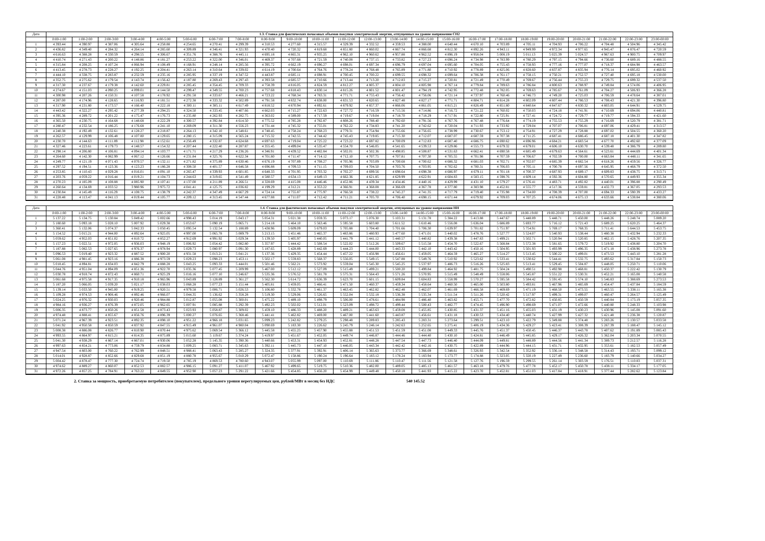| Дата | 1.3. Ставка для фактических почасовых объемов покупки электрической энергии, отпущенных на уровне напряжения СН2 | | | | | | | | | | | | | | | | | | | | | | | |
| --- | --- | --- | --- | --- | --- | --- | --- | --- | --- | --- | --- | --- | --- | --- | --- | --- | --- | --- | --- | --- | --- | --- | --- | --- |
| | 0:00-1:00 | 1:00-2:00 | 2:00-3:00 | 3:00-4:00 | 4:00-5:00 | 5:00-6:00 | 6:00-7:00 | 7:00-8:00 | 8:00-9:00 | 9:00-10:00 | 10:00-11:00 | 11:00-12:00 | 12:00-13:00 | 13:00-14:00 | 14:00-15:00 | 15:00-16:00 | 16:00-17:00 | 17:00-18:00 | 18:00-19:00 | 19:00-20:00 | 20:00-21:00 | 21:00-22:00 | 22:00-23:00 | 23:00-00:00 |
| 1 | 4 393.44 | 4 390.97 | 4 387.06 | 4 305.64 | 4 258.88 | 4 254.65 | 4 270.41 | 4 299.39 | 4 310.53 | 4 277.60 | 4 315.57 | 4 329.39 | 4 332.52 | 4 359.53 | 4 388.00 | 4 640.44 | 4 670.10 | 4 703.89 | 4 705.11 | 4 704.93 | 4 706.22 | 4 704.48 | 4 504.96 | 4 345.42 |
| 2 | 4 436.82 | 4 349.40 | 4 284.32 | 4 264.14 | 4 285.60 | 4 309.89 | 4 346.41 | 4 321.93 | 4 470.40 | 4 720.32 | 4 819.68 | 4 851.80 | 4 860.02 | 4 867.74 | 4 866.68 | 4 812.30 | 4 892.26 | 4 943.11 | 4 949.99 | 4 972.34 | 4 977.65 | 4 945.47 | 4 876.47 | 4 720.59 |
| 3 | 4 616.63 | 4 388.28 | 4 330.59 | 4 298.55 | 4 306.67 | 4 351.76 | 4 388.76 | 4 445.11 | 4 695.18 | 4 865.31 | 4 935.25 | 4 962.10 | 4 960.62 | 4 957.88 | 4 962.52 | 4 896.19 | 4 958.04 | 5 008.19 | 5 011.13 | 5 025.39 | 5 024.57 | 4 967.63 | 4 900.75 | 4 709.97 |
| 4 | 4 410.74 | 4 271.43 | 4 200.22 | 4 148.86 | 4 181.27 | 4 253.22 | 4 322.00 | 4 346.01 | 4 469.37 | 4 707.68 | 4 721.59 | 4 740.08 | 4 737.15 | 4 733.82 | 4 727.23 | 4 696.24 | 4 734.98 | 4 783.99 | 4 780.29 | 4 797.15 | 4 794.66 | 4 736.60 | 4 689.16 | 4 488.55 |
| 5 | 4 315.84 | 4 208.25 | 4 107.24 | 4 066.94 | 4 108.49 | 4 168.91 | 4 248.14 | 4 285.56 | 4 395.72 | 4 662.19 | 4 696.27 | 4 698.01 | 4 697.34 | 4 696.79 | 4 697.04 | 4 695.60 | 4 704.05 | 4 755.43 | 4 758.93 | 4 777.16 | 4 777.07 | 4 718.37 | 4 684.98 | 4 463.57 |
| 6 | 4 413.45 | 4 278.73 | 4 228.27 | 4 192.25 | 4 204.41 | 4 263.14 | 4 310.64 | 4 339.02 | 4 614.19 | 4 700.64 | 4 764.76 | 4 778.24 | 4 768.48 | 4 765.89 | 4 771.80 | 4 710.92 | 4 778.89 | 4 825.06 | 4 828.60 | 4 837.87 | 4 835.94 | 4 776.14 | 4 695.02 | 4 460.92 |
| 7 | 4 444.10 | 4 338.75 | 4 283.87 | 4 232.59 | 4 235.16 | 4 285.95 | 4 337.19 | 4 347.52 | 4 443.87 | 4 685.11 | 4 698.91 | 4 700.45 | 4 700.22 | 4 699.55 | 4 698.32 | 4 699.64 | 4 706.38 | 4 761.17 | 4 758.15 | 4 750.21 | 4 752.57 | 4 727.40 | 4 695.18 | 4 530.00 |
| 8 | 4 352.75 | 4 275.62 | 4 179.54 | 4 143.74 | 4 156.42 | 4 187.80 | 4 269.43 | 4 297.43 | 4 393.58 | 4 685.57 | 4 710.66 | 4 713.44 | 4 713.20 | 4 712.83 | 4 715.27 | 4 720.81 | 4 721.49 | 4 770.49 | 4 769.67 | 4 756.44 | 4 755.23 | 4 729.75 | 4 699.32 | 4 537.50 |
| 9 | 4 317.30 | 4 237.67 | 4 179.38 | 4 142.60 | 4 229.81 | 4 285.45 | 4 354.45 | 4 709.33 | 4 758.39 | 4 816.05 | 4 824.59 | 4 812.27 | 4 805.37 | 4 804.10 | 4 805.98 | 4 767.14 | 4 779.84 | 4 789.63 | 4 786.84 | 4 800.63 | 4 788.97 | 4 749.84 | 4 574.06 | 4 406.95 |
| 10 | 4 274.67 | 4 151.03 | 4 090.25 | 4 099.01 | 4 144.50 | 4 299.47 | 4 349.55 | 4 700.23 | 4 757.68 | 4 818.43 | 4 830.14 | 4 815.26 | 4 801.52 | 4 801.47 | 4 794.19 | 4 742.95 | 4 772.48 | 4 782.05 | 4 769.63 | 4 785.67 | 4 761.09 | 4 704.27 | 4 506.93 | 4 366.28 |
| 11 | 4 300.98 | 4 207.26 | 4 150.31 | 4 107.58 | 4 178.92 | 4 291.58 | 4 333.67 | 4 466.21 | 4 723.22 | 4 768.34 | 4 783.31 | 4 771.71 | 4 755.43 | 4 756.42 | 4 756.06 | 4 721.14 | 4 737.97 | 4 760.46 | 4 746.73 | 4 749.20 | 4 725.03 | 4 706.59 | 4 478.64 | 4 387.01 |
| 12 | 4 287.00 | 4 174.96 | 4 128.65 | 4 116.93 | 4 181.51 | 4 272.38 | 4 333.32 | 4 502.89 | 4 791.58 | 4 832.74 | 4 838.00 | 4 831.53 | 4 820.65 | 4 827.48 | 4 827.17 | 4 771.71 | 4 804.71 | 4 814.28 | 4 802.09 | 4 807.44 | 4 786.53 | 4 708.43 | 4 421.30 | 4 396.80 |
| 13 | 4 317.90 | 4 231.80 | 4 173.57 | 4 166.40 | 4 222.18 | 4 300.11 | 4 385.11 | 4 617.49 | 4 818.52 | 4 870.94 | 4 892.61 | 4 879.92 | 4 857.37 | 4 866.06 | 4 861.05 | 4 815.21 | 4 826.49 | 4 851.80 | 4 840.64 | 4 847.67 | 4 830.32 | 4 803.05 | 4 644.91 | 4 529.75 |
| 14 | 4 443.42 | 4 322.27 | 4 295.42 | 4 277.39 | 4 294.25 | 4 324.50 | 4 333.45 | 4 407.66 | 4 662.03 | 4 715.27 | 4 722.63 | 4 727.72 | 4 716.59 | 4 715.56 | 4 714.86 | 4 716.72 | 4 721.22 | 4 760.02 | 4 750.03 | 4 724.18 | 4 741.91 | 4 710.69 | 4 694.06 | 4 440.81 |
| 15 | 4 395.36 | 4 289.72 | 4 201.22 | 4 175.47 | 4 176.73 | 4 235.80 | 4 262.93 | 4 282.75 | 4 363.02 | 4 589.00 | 4 717.59 | 4 719.67 | 4 719.04 | 4 718.70 | 4 718.29 | 4 717.91 | 4 722.80 | 4 725.91 | 4 727.41 | 4 724.72 | 4 729.77 | 4 719.77 | 4 594.33 | 4 421.60 |
| 16 | 4 365.50 | 4 230.75 | 4 164.68 | 4 148.68 | 4 222.29 | 4 300.57 | 4 392.84 | 4 614.50 | 4 775.52 | 4 785.28 | 4 782.87 | 4 808.26 | 4 788.40 | 4 792.60 | 4 791.56 | 4 767.76 | 4 767.48 | 4 776.64 | 4 774.19 | 4 755.53 | 4 755.29 | 4 716.69 | 4 520.79 | 4 381.71 |
| 17 | 4 280.47 | 4 232.54 | 4 186.25 | 4 176.68 | 4 241.10 | 4 269.09 | 4 311.30 | 4 556.23 | 4 731.44 | 4 745.32 | 4 755.01 | 4 762.22 | 4 734.83 | 4 741.20 | 4 742.62 | 4 720.04 | 4 711.93 | 4 733.92 | 4 729.04 | 4 707.07 | 4 706.81 | 4 697.06 | 4 429.41 | 4 313.57 |
| 18 | 4 240.38 | 4 192.49 | 4 132.61 | 4 128.27 | 4 218.87 | 4 264.13 | 4 342.10 | 4 548.61 | 4 748.45 | 4 758.24 | 4 768.23 | 4 779.31 | 4 754.94 | 4 755.66 | 4 756.65 | 4 738.99 | 4 730.67 | 4 753.12 | 4 754.91 | 4 727.29 | 4 728.88 | 4 697.02 | 4 504.55 | 4 360.20 |
| 19 | 4 262.57 | 4 129.99 | 4 106.48 | 4 107.80 | 4 129.65 | 4 280.15 | 4 315.09 | 4 565.24 | 4 715.32 | 4 742.55 | 4 744.42 | 4 745.43 | 4 719.85 | 4 715.30 | 4 712.07 | 4 687.07 | 4 687.59 | 4 707.38 | 4 711.25 | 4 687.41 | 4 686.45 | 4 687.18 | 4 401.30 | 4 347.82 |
| 20 | 4 230.70 | 4 144.63 | 4 111.89 | 4 112.98 | 4 152.61 | 4 256.49 | 4 332.87 | 4 624.68 | 4 697.63 | 4 719.04 | 4 725.22 | 4 723.22 | 4 697.82 | 4 700.09 | 4 712.83 | 4 687.40 | 4 686.75 | 4 690.62 | 4 696.96 | 4 684.21 | 4 683.54 | 4 677.70 | 4 492.60 | 4 377.09 |
| 21 | 4 327.46 | 4 223.61 | 4 179.73 | 4 148.57 | 4 154.32 | 4 207.44 | 4 222.40 | 4 287.87 | 4 355.45 | 4 499.04 | 4 535.47 | 4 554.70 | 4 546.05 | 4 541.65 | 4 539.53 | 4 529.86 | 4 555.73 | 4 679.32 | 4 679.01 | 4 606.10 | 4 630.70 | 4 539.48 | 4 386.79 | 4 289.80 |
| 22 | 4 298.14 | 4 206.80 | 4 106.81 | 4 094.14 | 4 103.77 | 4 171.71 | 4 217.29 | 4 236.26 | 4 346.91 | 4 439.52 | 4 482.84 | 4 502.01 | 4 502.36 | 4 498.85 | 4 508.87 | 4 531.63 | 4 662.41 | 4 690.58 | 4 685.49 | 4 679.63 | 4 564.61 | 4 523.61 | 4 444.69 | 4 401.34 |
| 23 | 4 264.60 | 4 142.30 | 4 082.99 | 4 067.12 | 4 126.66 | 4 231.84 | 4 325.76 | 4 622.34 | 4 701.80 | 4 711.47 | 4 714.12 | 4 712.10 | 4 707.75 | 4 707.81 | 4 707.30 | 4 705.55 | 4 701.98 | 4 707.59 | 4 706.67 | 4 702.59 | 4 700.00 | 4 663.84 | 4 448.11 | 4 341.65 |
| 24 | 4 249.77 | 4 121.19 | 4 071.43 | 4 070.57 | 4 132.11 | 4 271.82 | 4 375.89 | 4 630.46 | 4 676.19 | 4 707.89 | 4 708.27 | 4 705.96 | 4 703.09 | 4 700.68 | 4 700.62 | 4 686.32 | 4 681.03 | 4 702.71 | 4 702.07 | 4 685.39 | 4 682.54 | 4 618.26 | 4 459.56 | 4 326.77 |
| 25 | 4 297.52 | 4 194.51 | 4 123.36 | 4 123.23 | 4 186.28 | 4 308.50 | 4 401.57 | 4 646.58 | 4 696.88 | 4 709.53 | 4 711.15 | 4 709.03 | 4 704.50 | 4 703.76 | 4 703.95 | 4 702.62 | 4 700.31 | 4 706.03 | 4 705.11 | 4 700.78 | 4 697.56 | 4 645.95 | 4 468.79 | 4 372.50 |
| 26 | 4 253.85 | 4 110.43 | 4 029.28 | 4 016.01 | 4 091.10 | 4 265.47 | 4 339.93 | 4 601.85 | 4 648.33 | 4 701.95 | 4 703.32 | 4 702.27 | 4 699.56 | 4 698.64 | 4 698.38 | 4 686.97 | 4 679.11 | 4 701.18 | 4 700.37 | 4 687.93 | 4 689.17 | 4 609.83 | 4 438.75 | 4 313.71 |
| 27 | 4 203.76 | 4 059.22 | 4 016.44 | 4 019.21 | 4 104.73 | 4 244.63 | 4 319.65 | 4 541.49 | 4 580.57 | 4 634.13 | 4 649.13 | 4 662.36 | 4 621.85 | 4 629.99 | 4 622.91 | 4 604.83 | 4 583.15 | 4 598.76 | 4 609.14 | 4 592.36 | 4 604.80 | 4 570.65 | 4 449.93 | 4 355.34 |
| 28 | 4 270.23 | 4 185.09 | 4 108.88 | 4 085.90 | 4 107.41 | 4 137.00 | 4 211.89 | 4 266.51 | 4 328.69 | 4 415.08 | 4 446.46 | 4 452.86 | 4 439.34 | 4 434.46 | 4 440.16 | 4 429.99 | 4 431.10 | 4 579.27 | 4 576.41 | 4 483.71 | 4 492.82 | 4 440.01 | 4 396.88 | 4 290.49 |
| 29 | 4 260.64 | 4 134.69 | 4 033.52 | 3 980.96 | 3 975.72 | 4 041.41 | 4 125.75 | 4 036.82 | 4 199.29 | 4 312.21 | 4 353.22 | 4 366.91 | 4 368.08 | 4 366.69 | 4 367.78 | 4 377.80 | 4 383.98 | 4 452.81 | 4 555.77 | 4 517.36 | 4 559.81 | 4 432.73 | 4 367.05 | 4 293.53 |
| 30 | 4 230.84 | 4 145.49 | 4 116.29 | 4 108.75 | 4 138.79 | 4 242.37 | 4 347.49 | 4 667.29 | 4 724.14 | 4 755.87 | 4 775.97 | 4 766.58 | 4 738.22 | 4 745.27 | 4 741.35 | 4 717.79 | 4 719.40 | 4 735.98 | 4 734.00 | 4 708.39 | 4 707.00 | 4 694.33 | 4 590.39 | 4 433.27 |
| 31 | 4 228.48 | 4 113.47 | 4 041.13 | 4 019.44 | 4 105.77 | 4 209.12 | 4 313.45 | 4 547.44 | 4 677.88 | 4 711.07 | 4 712.42 | 4 711.21 | 4 705.70 | 4 706.40 | 4 698.15 | 4 671.44 | 4 679.92 | 4 709.03 | 4 707.25 | 4 674.06 | 4 675.13 | 4 633.66 | 4 538.84 | 4 380.06 |
| Дата | 1.4. Ставка для фактических почасовых объемов покупки электрической энергии, отпущенных на уровне напряжения НН | | | | | | | | | | | | | | | | | | | | | | | |
| --- | --- | --- | --- | --- | --- | --- | --- | --- | --- | --- | --- | --- | --- | --- | --- | --- | --- | --- | --- | --- | --- | --- | --- | --- |
| | 0:00-1:00 | 1:00-2:00 | 2:00-3:00 | 3:00-4:00 | 4:00-5:00 | 5:00-6:00 | 6:00-7:00 | 7:00-8:00 | 8:00-9:00 | 9:00-10:00 | 10:00-11:00 | 11:00-12:00 | 12:00-13:00 | 13:00-14:00 | 14:00-15:00 | 15:00-16:00 | 16:00-17:00 | 17:00-18:00 | 18:00-19:00 | 19:00-20:00 | 20:00-21:00 | 21:00-22:00 | 22:00-23:00 | 23:00-00:00 |
| 1 | 5 137.22 | 5 134.75 | 5 130.84 | 5 049.42 | 5 002.66 | 4 998.43 | 5 014.19 | 5 043.17 | 5 054.31 | 5 021.38 | 5 059.35 | 5 073.17 | 5 076.30 | 5 103.31 | 5 131.78 | 5 384.22 | 5 413.88 | 5 447.67 | 5 448.89 | 5 448.71 | 5 450.00 | 5 448.26 | 5 248.74 | 5 089.20 |
| 2 | 5 180.60 | 5 093.18 | 5 028.10 | 5 007.92 | 5 029.38 | 5 053.67 | 5 090.19 | 5 065.71 | 5 214.18 | 5 464.10 | 5 563.46 | 5 595.58 | 5 603.80 | 5 611.52 | 5 610.46 | 5 556.08 | 5 636.04 | 5 686.89 | 5 693.77 | 5 716.12 | 5 721.43 | 5 689.25 | 5 620.25 | 5 464.37 |
| 3 | 5 360.41 | 5 132.06 | 5 074.37 | 5 042.33 | 5 050.45 | 5 095.54 | 5 132.54 | 5 188.89 | 5 438.96 | 5 609.09 | 5 679.03 | 5 705.88 | 5 704.40 | 5 701.66 | 5 706.30 | 5 639.97 | 5 701.82 | 5 751.97 | 5 754.91 | 5 769.17 | 5 768.35 | 5 711.41 | 5 644.53 | 5 453.75 |
| 4 | 5 154.52 | 5 015.21 | 4 944.00 | 4 892.64 | 4 925.05 | 4 997.00 | 5 065.78 | 5 089.79 | 5 213.15 | 5 451.46 | 5 465.37 | 5 483.86 | 5 480.93 | 5 477.60 | 5 471.01 | 5 440.02 | 5 478.76 | 5 527.77 | 5 524.07 | 5 540.93 | 5 538.44 | 5 480.38 | 5 432.94 | 5 232.33 |
| 5 | 5 059.62 | 4 952.03 | 4 851.02 | 4 810.72 | 4 852.27 | 4 912.69 | 4 991.92 | 5 029.34 | 5 139.50 | 5 405.97 | 5 440.05 | 5 441.79 | 5 441.12 | 5 440.57 | 5 440.82 | 5 439.38 | 5 447.83 | 5 499.21 | 5 502.71 | 5 520.94 | 5 520.85 | 5 462.15 | 5 428.76 | 5 207.35 |
| 6 | 5 157.23 | 5 022.51 | 4 972.05 | 4 936.03 | 4 948.19 | 5 006.92 | 5 054.42 | 5 082.80 | 5 357.97 | 5 444.42 | 5 508.54 | 5 522.02 | 5 512.26 | 5 509.67 | 5 515.58 | 5 454.70 | 5 522.67 | 5 568.84 | 5 572.38 | 5 581.65 | 5 579.72 | 5 519.92 | 5 438.80 | 5 204.70 |
| 7 | 5 187.88 | 5 082.53 | 5 027.65 | 4 976.37 | 4 978.94 | 5 029.73 | 5 080.97 | 5 091.30 | 5 187.65 | 5 428.89 | 5 442.69 | 5 444.23 | 5 444.00 | 5 443.33 | 5 442.10 | 5 443.42 | 5 450.16 | 5 504.95 | 5 501.93 | 5 493.99 | 5 496.35 | 5 471.18 | 5 438.96 | 5 273.78 |
| 8 | 5 096.53 | 5 019.40 | 4 923.32 | 4 887.52 | 4 900.20 | 4 931.58 | 5 013.21 | 5 041.21 | 5 137.36 | 5 429.35 | 5 454.44 | 5 457.22 | 5 456.98 | 5 456.61 | 5 459.05 | 5 464.59 | 5 465.27 | 5 514.27 | 5 513.45 | 5 500.22 | 5 499.01 | 5 473.53 | 5 443.10 | 5 281.28 |
| 9 | 5 061.08 | 4 981.45 | 4 923.16 | 4 886.38 | 4 973.59 | 5 029.23 | 5 098.23 | 5 453.11 | 5 502.17 | 5 559.83 | 5 568.37 | 5 556.05 | 5 549.15 | 5 547.88 | 5 549.76 | 5 510.92 | 5 523.62 | 5 533.41 | 5 530.62 | 5 544.41 | 5 532.75 | 5 493.62 | 5 317.84 | 5 150.73 |
| 10 | 5 018.45 | 4 894.81 | 4 834.03 | 4 842.79 | 4 888.28 | 5 043.25 | 5 093.33 | 5 444.01 | 5 501.46 | 5 562.21 | 5 573.92 | 5 559.04 | 5 545.30 | 5 545.25 | 5 537.97 | 5 486.73 | 5 516.26 | 5 525.83 | 5 513.41 | 5 529.45 | 5 504.87 | 5 448.05 | 5 250.71 | 5 110.06 |
| 11 | 5 044.76 | 4 951.04 | 4 894.09 | 4 851.36 | 4 922.70 | 5 035.36 | 5 077.45 | 5 209.99 | 5 467.00 | 5 512.12 | 5 527.09 | 5 515.49 | 5 499.21 | 5 500.20 | 5 499.84 | 5 464.92 | 5 481.75 | 5 504.24 | 5 490.51 | 5 492.98 | 5 468.81 | 5 450.37 | 5 222.42 | 5 130.79 |
| 12 | 5 030.78 | 4 918.74 | 4 872.43 | 4 860.71 | 4 925.29 | 5 016.16 | 5 077.10 | 5 246.67 | 5 535.36 | 5 576.52 | 5 581.78 | 5 575.31 | 5 564.43 | 5 571.26 | 5 570.95 | 5 515.49 | 5 548.49 | 5 558.06 | 5 545.87 | 5 551.22 | 5 530.31 | 5 452.21 | 5 165.08 | 5 140.58 |
| 13 | 5 061.68 | 4 975.58 | 4 917.35 | 4 910.18 | 4 965.96 | 5 043.89 | 5 128.89 | 5 361.27 | 5 562.30 | 5 614.72 | 5 636.39 | 5 623.70 | 5 601.15 | 5 609.84 | 5 604.83 | 5 558.99 | 5 570.27 | 5 595.58 | 5 584.42 | 5 591.45 | 5 574.10 | 5 546.83 | 5 388.69 | 5 273.53 |
| 14 | 5 187.20 | 5 066.05 | 5 039.20 | 5 021.17 | 5 038.03 | 5 068.28 | 5 077.23 | 5 151.44 | 5 405.81 | 5 459.05 | 5 466.41 | 5 471.50 | 5 460.37 | 5 459.34 | 5 458.64 | 5 460.50 | 5 465.00 | 5 503.80 | 5 493.81 | 5 467.96 | 5 485.69 | 5 454.47 | 5 437.84 | 5 184.59 |
| 15 | 5 139.14 | 5 033.50 | 4 945.00 | 4 919.25 | 4 920.51 | 4 979.58 | 5 006.71 | 5 026.53 | 5 106.80 | 5 332.78 | 5 461.37 | 5 463.45 | 5 462.82 | 5 462.48 | 5 462.07 | 5 461.69 | 5 466.58 | 5 469.69 | 5 471.19 | 5 468.50 | 5 473.55 | 5 463.55 | 5 338.11 | 5 165.38 |
| 16 | 5 109.28 | 4 974.53 | 4 908.46 | 4 892.46 | 4 966.07 | 5 044.35 | 5 136.62 | 5 358.28 | 5 519.30 | 5 529.06 | 5 526.65 | 5 552.04 | 5 532.18 | 5 536.38 | 5 535.34 | 5 511.54 | 5 511.26 | 5 520.42 | 5 517.97 | 5 499.31 | 5 499.07 | 5 460.47 | 5 264.57 | 5 125.49 |
| 17 | 5 024.25 | 4 976.32 | 4 930.03 | 4 920.46 | 4 984.88 | 5 012.87 | 5 055.08 | 5 300.01 | 5 475.22 | 5 489.10 | 5 498.79 | 5 506.00 | 5 478.61 | 5 484.98 | 5 486.40 | 5 463.82 | 5 455.71 | 5 477.70 | 5 472.82 | 5 450.85 | 5 450.59 | 5 440.84 | 5 173.19 | 5 057.35 |
| 18 | 4 984.16 | 4 936.27 | 4 876.39 | 4 872.05 | 4 962.65 | 5 007.91 | 5 085.88 | 5 292.39 | 5 492.23 | 5 502.02 | 5 512.01 | 5 523.09 | 5 498.72 | 5 499.44 | 5 500.43 | 5 482.77 | 5 474.45 | 5 496.90 | 5 498.69 | 5 471.07 | 5 472.66 | 5 440.80 | 5 248.33 | 5 103.98 |
| 19 | 5 006.35 | 4 873.77 | 4 850.26 | 4 851.58 | 4 873.43 | 5 023.93 | 5 058.87 | 5 309.02 | 5 459.10 | 5 486.33 | 5 488.20 | 5 489.21 | 5 463.63 | 5 459.08 | 5 455.85 | 5 430.85 | 5 431.37 | 5 451.16 | 5 455.03 | 5 431.19 | 5 430.23 | 5 430.96 | 5 145.08 | 5 091.60 |
| 20 | 4 974.48 | 4 888.41 | 4 855.67 | 4 856.76 | 4 896.39 | 5 000.27 | 5 076.65 | 5 368.46 | 5 441.41 | 5 462.82 | 5 469.00 | 5 467.00 | 5 441.60 | 5 443.87 | 5 456.61 | 5 431.18 | 5 430.53 | 5 434.40 | 5 440.74 | 5 427.99 | 5 427.32 | 5 421.48 | 5 236.38 | 5 120.87 |
| 21 | 5 071.24 | 4 967.39 | 4 923.51 | 4 892.35 | 4 898.10 | 4 951.22 | 4 966.18 | 5 031.65 | 5 099.23 | 5 242.82 | 5 279.25 | 5 298.48 | 5 289.83 | 5 285.43 | 5 283.31 | 5 273.64 | 5 299.51 | 5 423.10 | 5 422.79 | 5 349.88 | 5 374.48 | 5 283.26 | 5 130.57 | 5 033.58 |
| 22 | 5 041.92 | 4 950.58 | 4 850.59 | 4 837.92 | 4 847.55 | 4 915.49 | 4 961.07 | 4 980.04 | 5 090.69 | 5 183.30 | 5 226.62 | 5 245.79 | 5 246.14 | 5 242.63 | 5 252.65 | 5 275.41 | 5 406.19 | 5 434.36 | 5 429.27 | 5 423.41 | 5 308.39 | 5 267.39 | 5 188.47 | 5 145.12 |
| 23 | 5 008.38 | 4 886.08 | 4 826.77 | 4 810.90 | 4 870.44 | 4 975.62 | 5 069.54 | 5 366.12 | 5 445.58 | 5 455.25 | 5 457.90 | 5 455.88 | 5 451.53 | 5 451.59 | 5 451.08 | 5 449.33 | 5 445.76 | 5 451.37 | 5 450.45 | 5 446.37 | 5 443.78 | 5 407.62 | 5 191.89 | 5 085.43 |
| 24 | 4 993.55 | 4 864.97 | 4 815.21 | 4 814.35 | 4 875.89 | 5 015.60 | 5 119.67 | 5 374.24 | 5 419.97 | 5 451.67 | 5 452.05 | 5 449.74 | 5 446.87 | 5 444.46 | 5 444.40 | 5 430.10 | 5 424.81 | 5 446.49 | 5 445.85 | 5 429.17 | 5 426.32 | 5 362.04 | 5 203.34 | 5 070.55 |
| 25 | 5 041.30 | 4 938.29 | 4 867.14 | 4 867.01 | 4 930.06 | 5 052.28 | 5 145.35 | 5 390.36 | 5 440.66 | 5 453.31 | 5 454.93 | 5 452.81 | 5 448.28 | 5 447.54 | 5 447.73 | 5 446.40 | 5 444.09 | 5 449.81 | 5 448.89 | 5 444.56 | 5 441.34 | 5 389.73 | 5 212.57 | 5 116.28 |
| 26 | 4 997.63 | 4 854.21 | 4 773.06 | 4 759.79 | 4 834.88 | 5 009.25 | 5 083.71 | 5 345.63 | 5 392.11 | 5 445.73 | 5 447.10 | 5 446.05 | 5 443.34 | 5 442.42 | 5 442.16 | 5 430.75 | 5 422.89 | 5 444.96 | 5 444.15 | 5 431.71 | 5 432.95 | 5 353.61 | 5 182.53 | 5 057.49 |
| 27 | 4 947.54 | 4 803.00 | 4 760.22 | 4 762.99 | 4 848.51 | 4 988.41 | 5 063.43 | 5 285.27 | 5 324.35 | 5 377.91 | 5 392.91 | 5 406.14 | 5 365.63 | 5 373.77 | 5 366.69 | 5 348.61 | 5 326.93 | 5 342.54 | 5 352.92 | 5 336.14 | 5 348.58 | 5 314.43 | 5 193.71 | 5 099.12 |
| 28 | 5 014.01 | 4 928.87 | 4 852.66 | 4 829.68 | 4 851.19 | 4 880.78 | 4 955.67 | 5 010.29 | 5 072.47 | 5 158.86 | 5 190.24 | 5 196.64 | 5 183.12 | 5 178.24 | 5 183.94 | 5 173.77 | 5 174.88 | 5 323.05 | 5 320.19 | 5 227.49 | 5 236.60 | 5 183.79 | 5 140.66 | 5 034.27 |
| 29 | 5 004.42 | 4 878.47 | 4 777.30 | 4 724.74 | 4 719.50 | 4 785.19 | 4 869.53 | 4 780.60 | 4 943.07 | 5 055.99 | 5 097.00 | 5 110.69 | 5 111.86 | 5 110.47 | 5 111.56 | 5 121.58 | 5 127.76 | 5 196.59 | 5 299.55 | 5 261.14 | 5 303.59 | 5 176.51 | 5 110.83 | 5 037.31 |
| 30 | 4 974.62 | 4 889.27 | 4 860.07 | 4 852.53 | 4 882.57 | 4 986.15 | 5 091.27 | 5 411.07 | 5 467.92 | 5 499.65 | 5 519.75 | 5 510.36 | 5 482.00 | 5 489.05 | 5 485.13 | 5 461.57 | 5 463.18 | 5 479.76 | 5 477.78 | 5 452.17 | 5 450.78 | 5 438.11 | 5 334.17 | 5 177.05 |
| 31 | 4 972.26 | 4 857.25 | 4 784.91 | 4 763.22 | 4 849.55 | 4 952.90 | 5 057.23 | 5 291.22 | 5 421.66 | 5 454.85 | 5 456.20 | 5 454.99 | 5 449.48 | 5 450.18 | 5 441.93 | 5 415.22 | 5 423.70 | 5 452.81 | 5 451.03 | 5 417.84 | 5 418.91 | 5 377.44 | 5 282.62 | 5 123.84 |
2. Ставка за мощность, приобретаемую потребителем (покупателем), предельного уровня нерегулируемых цен, рублей/МВт в месяц без НДС 540 145.52